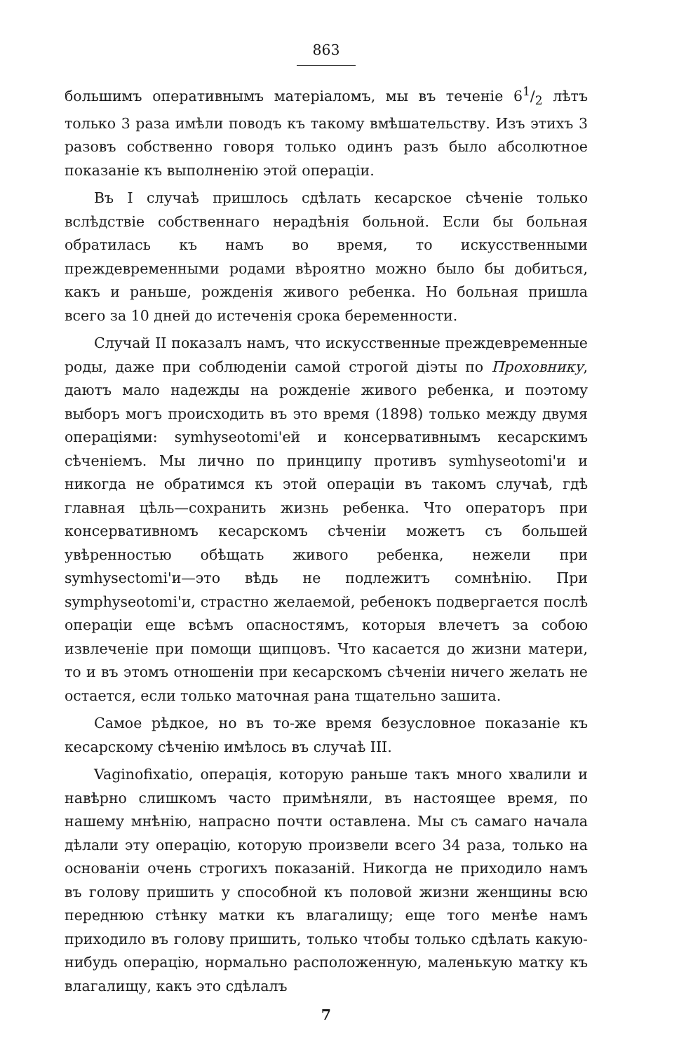863
большимъ оперативнымъ матеріаломъ, мы въ теченіе 61/2 лѣтъ только 3 раза имѣли поводъ къ такому вмѣшательству. Изъ этихъ 3 разовъ собственно говоря только одинъ разъ было абсолютное показаніе къ выполненію этой операціи.
Въ I случаѣ пришлось сдѣлать кесарское сѣченіе только вслѣдствіе собственнаго нерадѣнія больной. Если бы больная обратилась къ намъ во время, то искусственными преждевременными родами вѣроятно можно было бы добиться, какъ и раньше, рожденія живого ребенка. Но больная пришла всего за 10 дней до истеченія срока беременности.
Случай II показалъ намъ, что искусственные преждевременные роды, даже при соблюденіи самой строгой діэты по Проховнику, даютъ мало надежды на рожденіе живого ребенка, и поэтому выборъ могъ происходить въ это время (1898) только между двумя операціями: symhyseotomi'ей и консервативнымъ кесарскимъ сѣченіемъ. Мы лично по принципу противъ symhyseotomi'и и никогда не обратимся къ этой операціи въ такомъ случаѣ, гдѣ главная цѣль—сохранить жизнь ребенка. Что операторъ при консервативномъ кесарскомъ сѣченіи можетъ съ большей увѣренностью обѣщать живого ребенка, нежели при symhysectomi'и—это вѣдь не подлежитъ сомнѣнію. При symphyseotomi'и, страстно желаемой, ребенокъ подвергается послѣ операціи еще всѣмъ опасностямъ, которыя влечетъ за собою извлеченіе при помощи щипцовъ. Что касается до жизни матери, то и въ этомъ отношеніи при кесарскомъ сѣченіи ничего желать не остается, если только маточная рана тщательно зашита.
Самое рѣдкое, но въ то-же время безусловное показаніе къ кесарскому сѣченію имѣлось въ случаѣ III.
Vaginofixatio, операція, которую раньше такъ много хвалили и навѣрно слишкомъ часто примѣняли, въ настоящее время, по нашему мнѣнію, напрасно почти оставлена. Мы съ самаго начала дѣлали эту операцію, которую произвели всего 34 раза, только на основаніи очень строгихъ показаній. Никогда не приходило намъ въ голову пришить у способной къ половой жизни женщины всю переднюю стѣнку матки къ влагалищу; еще того менѣе намъ приходило въ голову пришить, только чтобы только сдѣлать какую-нибудь операцію, нормально расположенную, маленькую матку къ влагалищу, какъ это сдѣлалъ
7